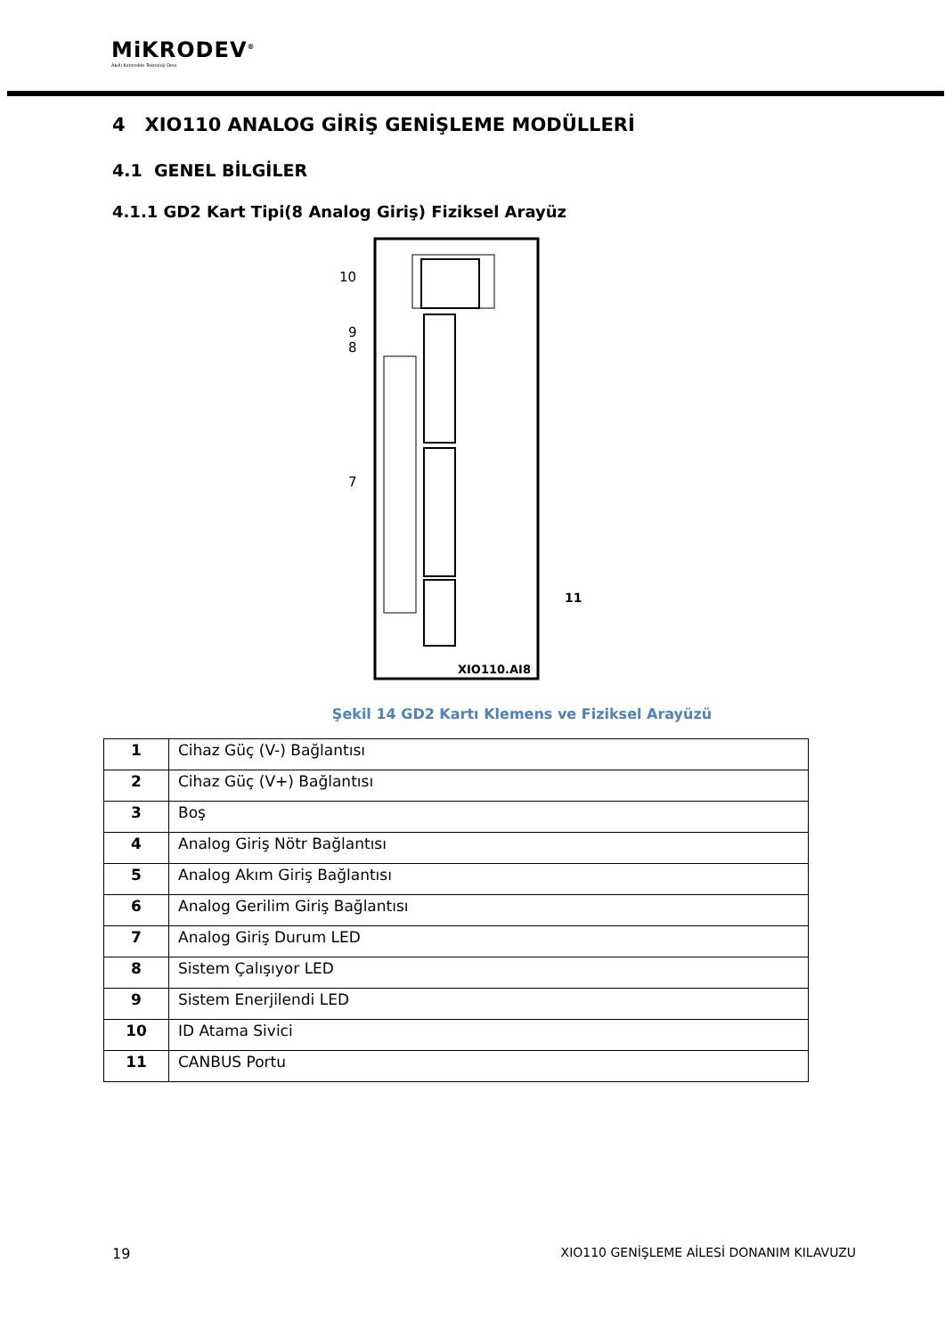MiKRODEV<sup>®</sup>
Akıllı Kontrolde Teknoloji Devi
4 XIO110 ANALOG GİRİŞ GENİŞLEME MODÜLLERİ
4.1 GENEL BİLGİLER
4.1.1 GD2 Kart Tipi(8 Analog Giriş) Fiziksel Arayüz
10
9
8
7
11
XIO110.AI8
Şekil 14 GD2 Kartı Klemens ve Fiziksel Arayüzü
| 1 | Cihaz Güç (V-) Bağlantısı |
| 2 | Cihaz Güç (V+) Bağlantısı |
| 3 | Boş |
| 4 | Analog Giriş Nötr Bağlantısı |
| 5 | Analog Akım Giriş Bağlantısı |
| 6 | Analog Gerilim Giriş Bağlantısı |
| 7 | Analog Giriş Durum LED |
| 8 | Sistem Çalışıyor LED |
| 9 | Sistem Enerjilendi LED |
| 10 | ID Atama Sivici |
| 11 | CANBUS Portu |
19 XIO110 GENİŞLEME AİLESİ DONANIM KILAVUZU